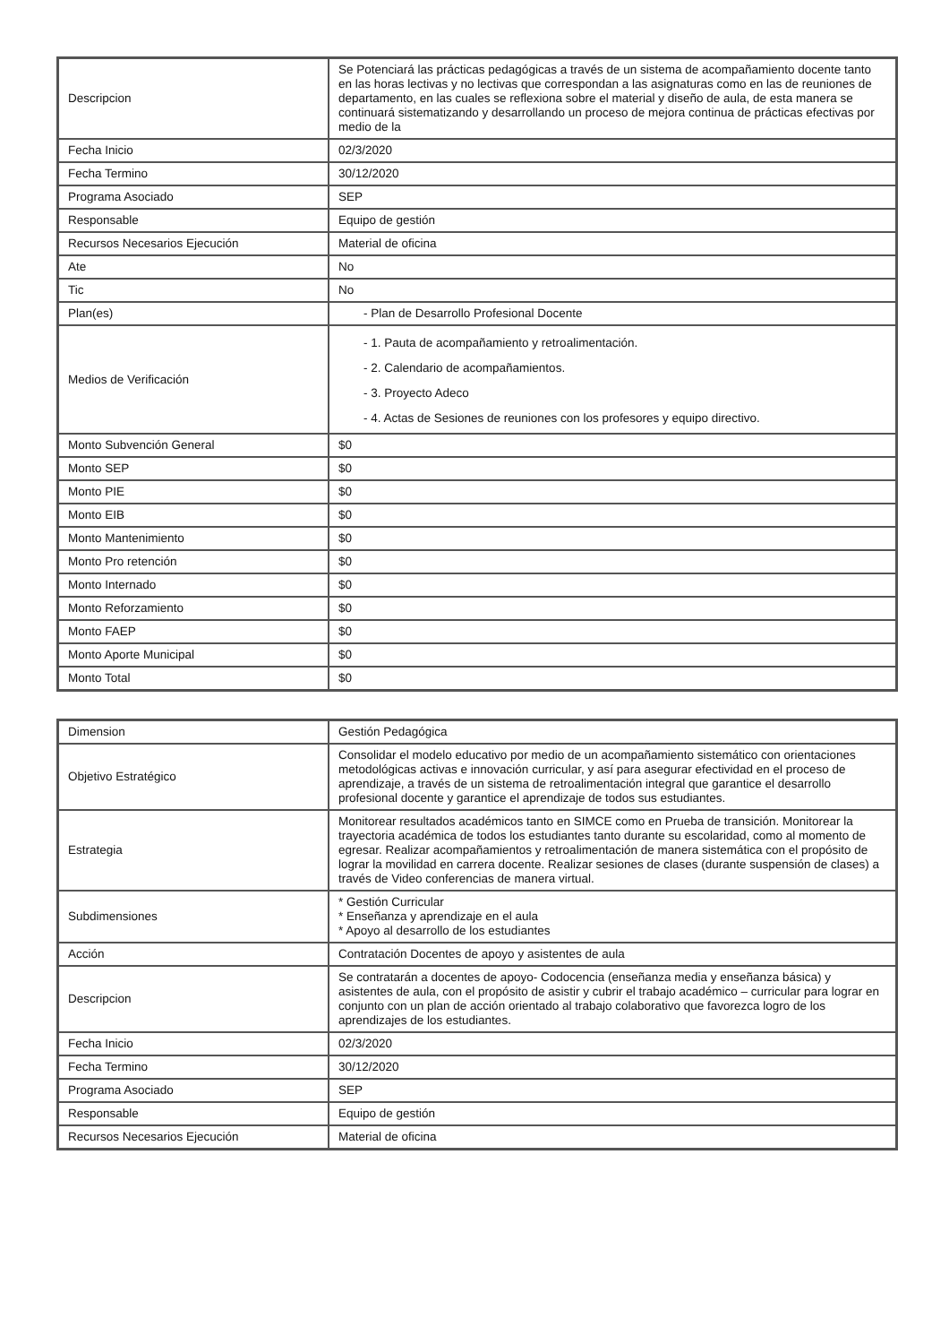| Descripcion | Se Potenciará las prácticas pedagógicas a través de un sistema de acompañamiento docente tanto en las horas lectivas y no lectivas que correspondan a las asignaturas como en las de reuniones de departamento, en las cuales se reflexiona sobre el material y diseño de aula, de esta manera se continuará sistematizando y desarrollando un proceso de mejora continua de prácticas efectivas por medio de la |
| Fecha Inicio | 02/3/2020 |
| Fecha Termino | 30/12/2020 |
| Programa Asociado | SEP |
| Responsable | Equipo de gestión |
| Recursos Necesarios Ejecución | Material de oficina |
| Ate | No |
| Tic | No |
| Plan(es) | - Plan de Desarrollo Profesional Docente |
| Medios de Verificación | - 1. Pauta de acompañamiento y retroalimentación. - 2. Calendario de acompañamientos. - 3. Proyecto Adeco - 4. Actas de Sesiones de reuniones con los profesores y equipo directivo. |
| Monto Subvención General | $0 |
| Monto SEP | $0 |
| Monto PIE | $0 |
| Monto EIB | $0 |
| Monto Mantenimiento | $0 |
| Monto Pro retención | $0 |
| Monto Internado | $0 |
| Monto Reforzamiento | $0 |
| Monto FAEP | $0 |
| Monto Aporte Municipal | $0 |
| Monto Total | $0 |
| Dimension | Gestión Pedagógica |
| Objetivo Estratégico | Consolidar el modelo educativo por medio de un acompañamiento sistemático con orientaciones metodológicas activas e innovación curricular, y así para asegurar efectividad en el proceso de aprendizaje, a través de un sistema de retroalimentación integral que garantice el desarrollo profesional docente y garantice el aprendizaje de todos sus estudiantes. |
| Estrategia | Monitorear resultados académicos tanto en SIMCE como en Prueba de transición. Monitorear la trayectoria académica de todos los estudiantes tanto durante su escolaridad, como al momento de egresar. Realizar acompañamientos y retroalimentación de manera sistemática con el propósito de lograr la movilidad en carrera docente. Realizar sesiones de clases (durante suspensión de clases) a través de Video conferencias de manera virtual. |
| Subdimensiones | * Gestión Curricular * Enseñanza y aprendizaje en el aula * Apoyo al desarrollo de los estudiantes |
| Acción | Contratación Docentes de apoyo y asistentes de aula |
| Descripcion | Se contratarán a docentes de apoyo- Codocencia (enseñanza media y enseñanza básica) y asistentes de aula, con el propósito de asistir y cubrir el trabajo académico – curricular para lograr en conjunto con un plan de acción orientado al trabajo colaborativo que favorezca logro de los aprendizajes de los estudiantes. |
| Fecha Inicio | 02/3/2020 |
| Fecha Termino | 30/12/2020 |
| Programa Asociado | SEP |
| Responsable | Equipo de gestión |
| Recursos Necesarios Ejecución | Material de oficina |